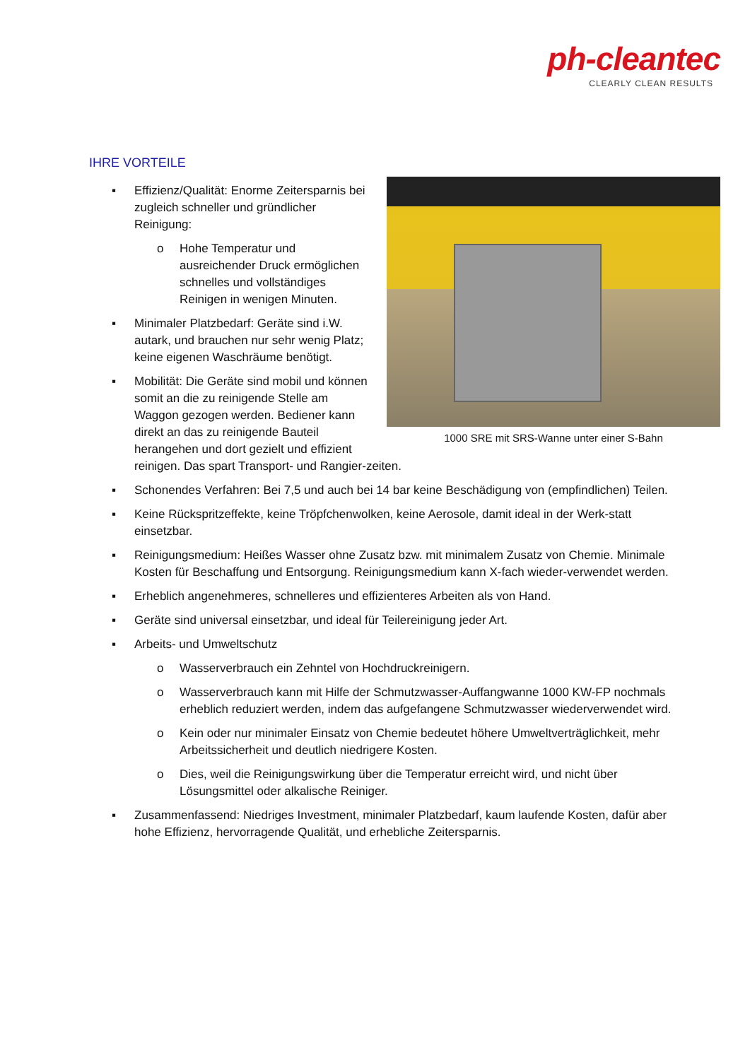ph-cleantec
CLEARLY CLEAN RESULTS
IHRE VORTEILE
1000 SRE mit SRS-Wanne unter einer S-Bahn
▪ Effizienz/Qualität: Enorme Zeitersparnis bei zugleich schneller und gründlicher Reinigung:
o Hohe Temperatur und ausreichender Druck ermöglichen schnelles und vollständiges Reinigen in wenigen Minuten.
▪ Minimaler Platzbedarf: Geräte sind i.W. autark, und brauchen nur sehr wenig Platz; keine eigenen Waschräume benötigt.
▪ Mobilität: Die Geräte sind mobil und können somit an die zu reinigende Stelle am Waggon gezogen werden. Bediener kann direkt an das zu reinigende Bauteil herangehen und dort gezielt und effizient reinigen. Das spart Transport- und Rangier-zeiten.
▪ Schonendes Verfahren: Bei 7,5 und auch bei 14 bar keine Beschädigung von (empfindlichen) Teilen.
▪ Keine Rückspritzeffekte, keine Tröpfchenwolken, keine Aerosole, damit ideal in der Werk-statt einsetzbar.
▪ Reinigungsmedium: Heißes Wasser ohne Zusatz bzw. mit minimalem Zusatz von Chemie. Minimale Kosten für Beschaffung und Entsorgung. Reinigungsmedium kann X-fach wieder-verwendet werden.
▪ Erheblich angenehmeres, schnelleres und effizienteres Arbeiten als von Hand.
▪ Geräte sind universal einsetzbar, und ideal für Teilereinigung jeder Art.
▪ Arbeits- und Umweltschutz
o Wasserverbrauch ein Zehntel von Hochdruckreinigern.
o Wasserverbrauch kann mit Hilfe der Schmutzwasser-Auffangwanne 1000 KW-FP nochmals erheblich reduziert werden, indem das aufgefangene Schmutzwasser wiederverwendet wird.
o Kein oder nur minimaler Einsatz von Chemie bedeutet höhere Umweltverträglichkeit, mehr Arbeitssicherheit und deutlich niedrigere Kosten.
o Dies, weil die Reinigungswirkung über die Temperatur erreicht wird, und nicht über Lösungsmittel oder alkalische Reiniger.
▪ Zusammenfassend: Niedriges Investment, minimaler Platzbedarf, kaum laufende Kosten, dafür aber hohe Effizienz, hervorragende Qualität, und erhebliche Zeitersparnis.